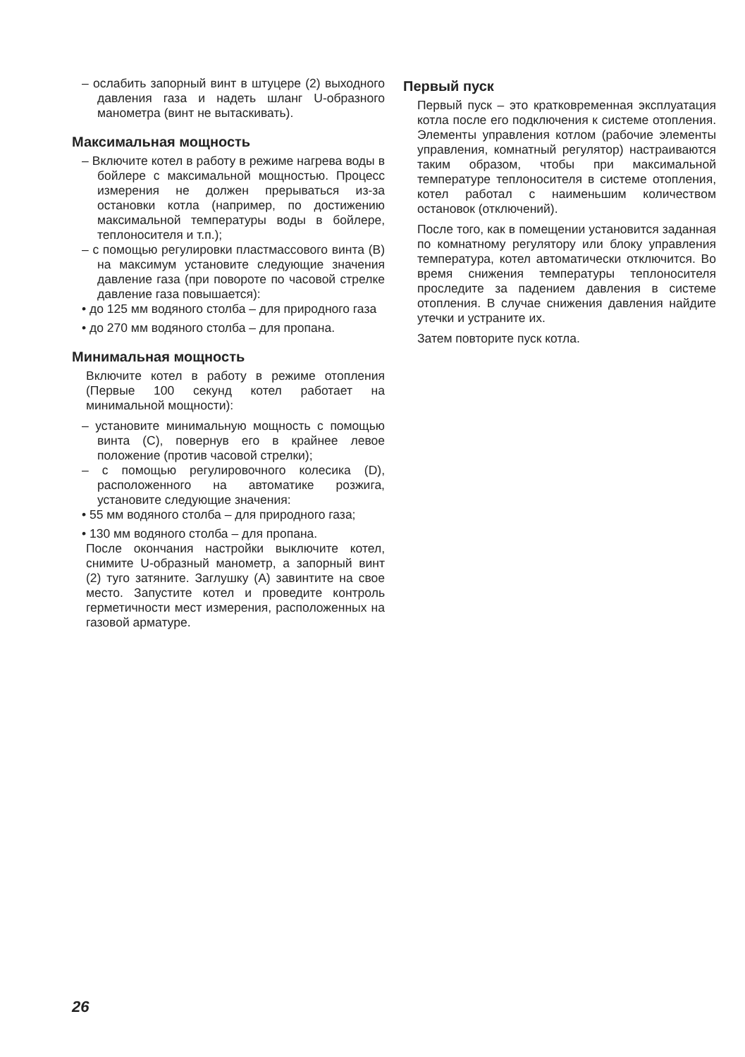– ослабить запорный винт в штуцере (2) выходного давления газа и надеть шланг U-образного манометра (винт не вытаскивать).
Максимальная мощность
– Включите котел в работу в режиме нагрева воды в бойлере с максимальной мощностью. Процесс измерения не должен прерываться из-за остановки котла (например, по достижению максимальной температуры воды в бойлере, теплоносителя и т.п.);
– с помощью регулировки пластмассового винта (B) на максимум установите следующие значения давление газа (при повороте по часовой стрелке давление газа повышается):
• до 125 мм водяного столба – для природного газа
• до 270 мм водяного столба – для пропана.
Минимальная мощность
Включите котел в работу в режиме отопления (Первые 100 секунд котел работает на минимальной мощности):
– установите минимальную мощность с помощью винта (C), повернув его в крайнее левое положение (против часовой стрелки);
– с помощью регулировочного колесика (D), расположенного на автоматике розжига, установите следующие значения:
• 55 мм водяного столба – для природного газа;
• 130 мм водяного столба – для пропана.
После окончания настройки выключите котел, снимите U-образный манометр, а запорный винт (2) туго затяните. Заглушку (A) завинтите на свое место. Запустите котел и проведите контроль герметичности мест измерения, расположенных на газовой арматуре.
Первый пуск
Первый пуск – это кратковременная эксплуатация котла после его подключения к системе отопления. Элементы управления котлом (рабочие элементы управления, комнатный регулятор) настраиваются таким образом, чтобы при максимальной температуре теплоносителя в системе отопления, котел работал с наименьшим количеством остановок (отключений).
После того, как в помещении установится заданная по комнатному регулятору или блоку управления температура, котел автоматически отключится. Во время снижения температуры теплоносителя проследите за падением давления в системе отопления. В случае снижения давления найдите утечки и устраните их.
Затем повторите пуск котла.
26